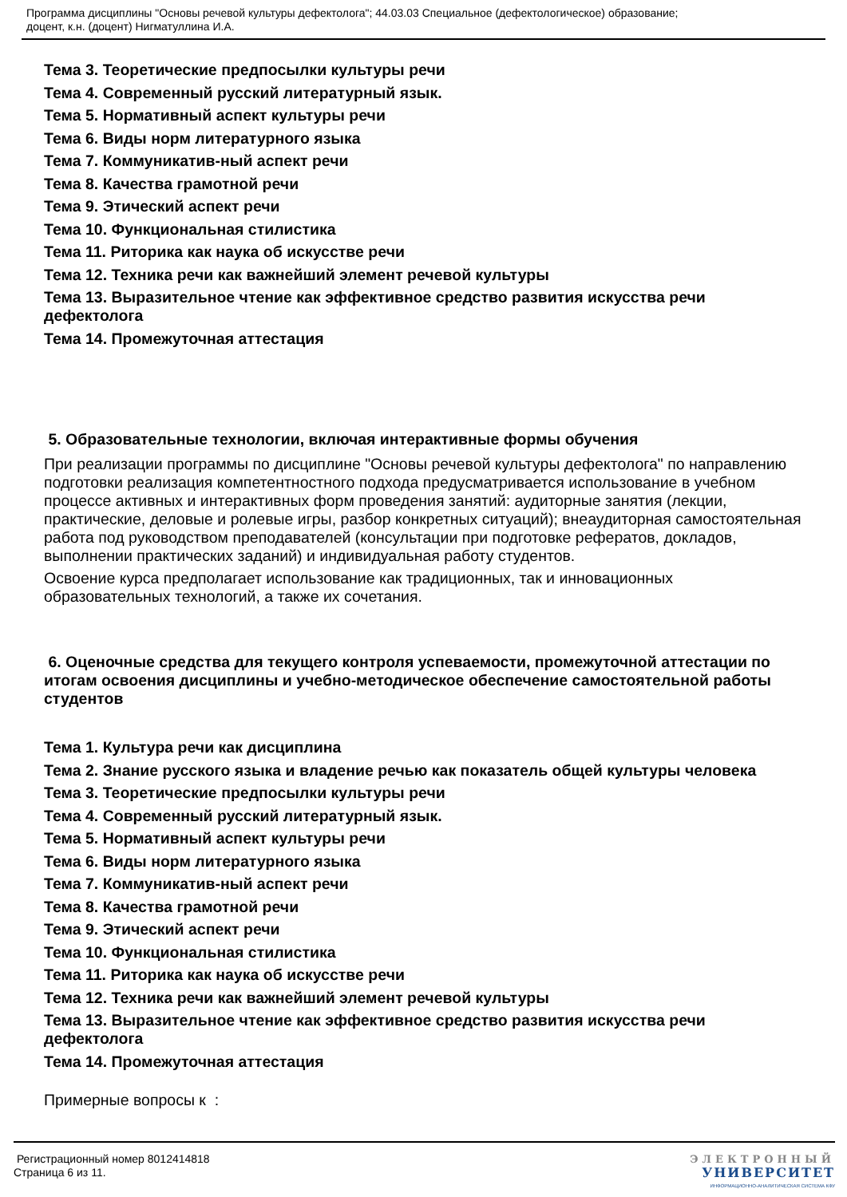Программа дисциплины "Основы речевой культуры дефектолога"; 44.03.03 Специальное (дефектологическое) образование;
доцент, к.н. (доцент) Нигматуллина И.А.
Тема 3. Теоретические предпосылки культуры речи
Тема 4. Современный русский литературный язык.
Тема 5. Нормативный аспект культуры речи
Тема 6. Виды норм литературного языка
Тема 7. Коммуникатив-ный аспект речи
Тема 8. Качества грамотной речи
Тема 9. Этический аспект речи
Тема 10. Функциональная стилистика
Тема 11. Риторика как наука об искусстве речи
Тема 12. Техника речи как важнейший элемент речевой культуры
Тема 13. Выразительное чтение как эффективное средство развития искусства речи дефектолога
Тема 14. Промежуточная аттестация
5. Образовательные технологии, включая интерактивные формы обучения
При реализации программы по дисциплине "Основы речевой культуры дефектолога" по направлению подготовки реализация компетентностного подхода предусматривается использование в учебном процессе активных и интерактивных форм проведения занятий: аудиторные занятия (лекции, практические, деловые и ролевые игры, разбор конкретных ситуаций); внеаудиторная самостоятельная работа под руководством преподавателей (консультации при подготовке рефератов, докладов, выполнении практических заданий) и индивидуальная работу студентов.
Освоение курса предполагает использование как традиционных, так и инновационных образовательных технологий, а также их сочетания.
6. Оценочные средства для текущего контроля успеваемости, промежуточной аттестации по итогам освоения дисциплины и учебно-методическое обеспечение самостоятельной работы студентов
Тема 1. Культура речи как дисциплина
Тема 2. Знание русского языка и владение речью как показатель общей культуры человека
Тема 3. Теоретические предпосылки культуры речи
Тема 4. Современный русский литературный язык.
Тема 5. Нормативный аспект культуры речи
Тема 6. Виды норм литературного языка
Тема 7. Коммуникатив-ный аспект речи
Тема 8. Качества грамотной речи
Тема 9. Этический аспект речи
Тема 10. Функциональная стилистика
Тема 11. Риторика как наука об искусстве речи
Тема 12. Техника речи как важнейший элемент речевой культуры
Тема 13. Выразительное чтение как эффективное средство развития искусства речи дефектолога
Тема 14. Промежуточная аттестация
Примерные вопросы к :
Регистрационный номер 8012414818
Страница 6 из 11.
ЭЛЕКТРОННЫЙ
УНИВЕРСИТЕТ
ИНФОРМАЦИОННО-АНАЛИТИЧЕСКАЯ СИСТЕМА КФУ